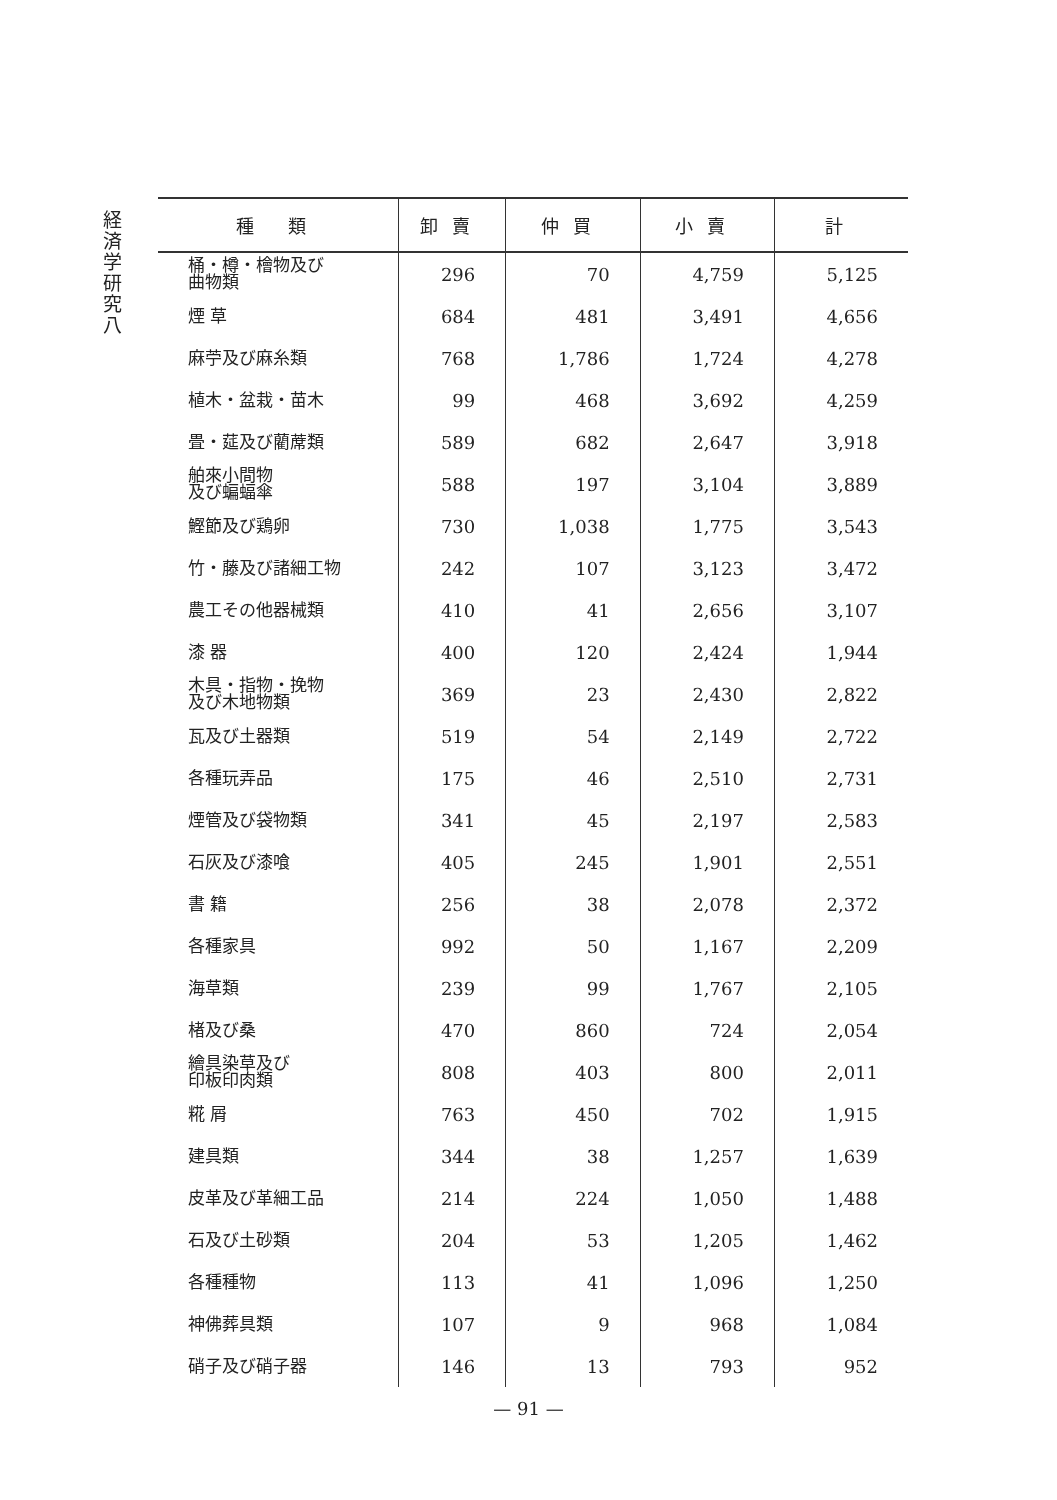経済学研究 八
| 種 類 | 卸賣 | 仲買 | 小賣 | 計 |
| --- | --- | --- | --- | --- |
| 桶・樽・檜物及び 曲物類 | 296 | 70 | 4,759 | 5,125 |
| 煙 草 | 684 | 481 | 3,491 | 4,656 |
| 麻苧及び麻糸類 | 768 | 1,786 | 1,724 | 4,278 |
| 植木・盆栽・苗木 | 99 | 468 | 3,692 | 4,259 |
| 畳・莚及び藺蓆類 | 589 | 682 | 2,647 | 3,918 |
| 舶來小間物 及び蝙蝠傘 | 588 | 197 | 3,104 | 3,889 |
| 鰹節及び鶏卵 | 730 | 1,038 | 1,775 | 3,543 |
| 竹・藤及び諸細工物 | 242 | 107 | 3,123 | 3,472 |
| 農工その他器械類 | 410 | 41 | 2,656 | 3,107 |
| 漆 器 | 400 | 120 | 2,424 | 1,944 |
| 木具・指物・挽物 及び木地物類 | 369 | 23 | 2,430 | 2,822 |
| 瓦及び土器類 | 519 | 54 | 2,149 | 2,722 |
| 各種玩弄品 | 175 | 46 | 2,510 | 2,731 |
| 煙管及び袋物類 | 341 | 45 | 2,197 | 2,583 |
| 石灰及び漆喰 | 405 | 245 | 1,901 | 2,551 |
| 書 籍 | 256 | 38 | 2,078 | 2,372 |
| 各種家具 | 992 | 50 | 1,167 | 2,209 |
| 海草類 | 239 | 99 | 1,767 | 2,105 |
| 楮及び桑 | 470 | 860 | 724 | 2,054 |
| 繪具染草及び 印板印肉類 | 808 | 403 | 800 | 2,011 |
| 糀 屑 | 763 | 450 | 702 | 1,915 |
| 建具類 | 344 | 38 | 1,257 | 1,639 |
| 皮革及び革細工品 | 214 | 224 | 1,050 | 1,488 |
| 石及び土砂類 | 204 | 53 | 1,205 | 1,462 |
| 各種種物 | 113 | 41 | 1,096 | 1,250 |
| 神佛葬具類 | 107 | 9 | 968 | 1,084 |
| 硝子及び硝子器 | 146 | 13 | 793 | 952 |
— 91 —